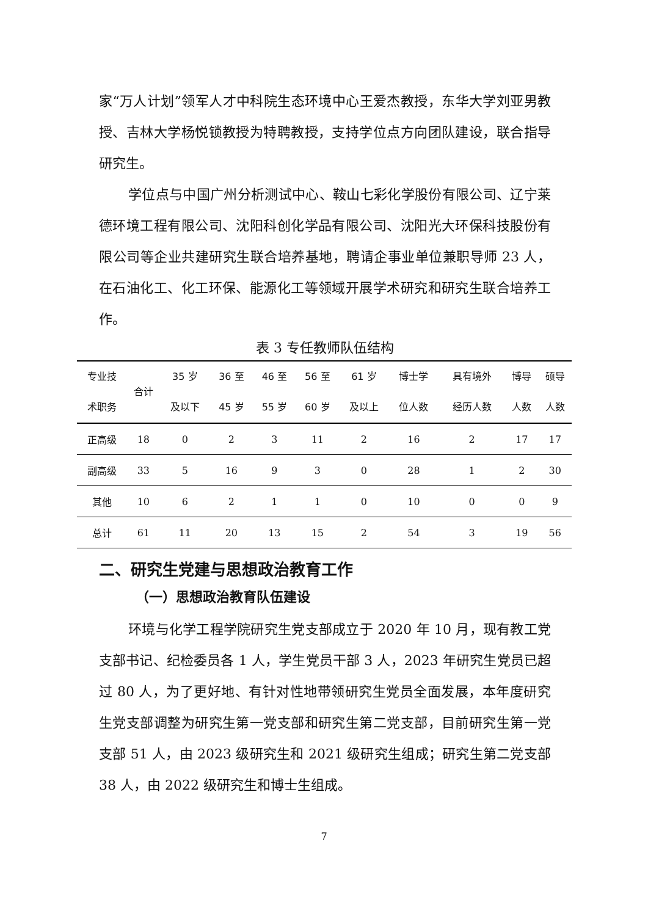家“万人计划”领军人才中科院生态环境中心王爱杰教授，东华大学刘亚男教授、吉林大学杨悦锁教授为特聘教授，支持学位点方向团队建设，联合指导研究生。
学位点与中国广州分析测试中心、鞍山七彩化学股份有限公司、辽宁莱德环境工程有限公司、沈阳科创化学品有限公司、沈阳光大环保科技股份有限公司等企业共建研究生联合培养基地，聘请企事业单位兼职导师 23 人，在石油化工、化工环保、能源化工等领域开展学术研究和研究生联合培养工作。
表 3 专任教师队伍结构
| 专业技 术职务 | 合计 | 35 岁 及以下 | 36 至 45 岁 | 46 至 55 岁 | 56 至 60 岁 | 61 岁 及以上 | 博士学 位人数 | 具有境外 经历人数 | 博导 人数 | 硕导 人数 |
| --- | --- | --- | --- | --- | --- | --- | --- | --- | --- | --- |
| 正高级 | 18 | 0 | 2 | 3 | 11 | 2 | 16 | 2 | 17 | 17 |
| 副高级 | 33 | 5 | 16 | 9 | 3 | 0 | 28 | 1 | 2 | 30 |
| 其他 | 10 | 6 | 2 | 1 | 1 | 0 | 10 | 0 | 0 | 9 |
| 总计 | 61 | 11 | 20 | 13 | 15 | 2 | 54 | 3 | 19 | 56 |
二、研究生党建与思想政治教育工作
（一）思想政治教育队伍建设
环境与化学工程学院研究生党支部成立于 2020 年 10 月，现有教工党支部书记、纪检委员各 1 人，学生党员干部 3 人，2023 年研究生党员已超过 80 人，为了更好地、有针对性地带领研究生党员全面发展，本年度研究生党支部调整为研究生第一党支部和研究生第二党支部，目前研究生第一党支部 51 人，由 2023 级研究生和 2021 级研究生组成；研究生第二党支部 38 人，由 2022 级研究生和博士生组成。
7